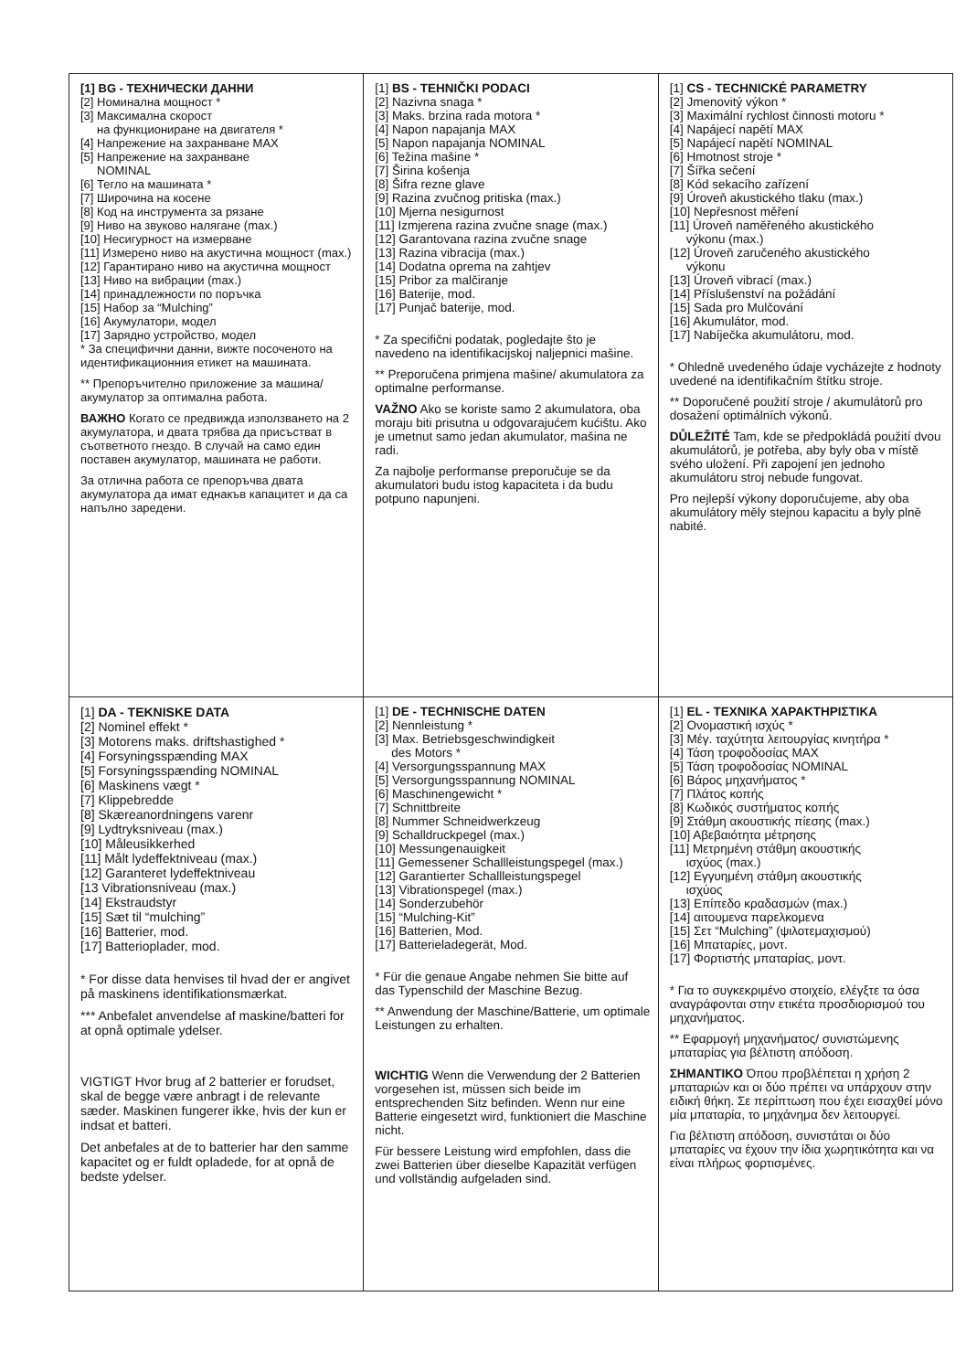| [1] BG - ТЕХНИЧЕСКИ ДАННИ [2] Номинална мощност * [3] Максимална скорост на функциониране на двигателя * [4] Напрежение на захранване MAX [5] Напрежение на захранване NOMINAL [6] Тегло на машината * [7] Широчина на косене [8] Код на инструмента за рязане [9] Ниво на звуково налягане (max.) [10] Несигурност на измерване [11] Измерено ниво на акустична мощност (max.) [12] Гарантирано ниво на акустична мощност [13] Ниво на вибрации (max.) [14] принадлежности по поръчка [15] Набор за “Mulching” [16] Акумулатори, модел [17] Зарядно устройство, модел * За специфични данни, вижте посоченото на идентификационния етикет на машината. ** Препоръчително приложение за машина/акумулатор за оптимална работа. ВАЖНО Когато се предвижда използването на 2 акумулатора, и двата трябва да присъстват в съответното гнездо. В случай на само един поставен акумулатор, машината не работи. За отлична работа се препоръчва двата акумулатора да имат еднакъв капацитет и да са напълно заредени. | [1] BS - TEHNIČKI PODACI [2] Nazivna snaga * [3] Maks. brzina rada motora * [4] Napon napajanja MAX [5] Napon napajanja NOMINAL [6] Težina mašine * [7] Širina košenja [8] Šifra rezne glave [9] Razina zvučnog pritiska (max.) [10] Mjerna nesigurnost [11] Izmjerena razina zvučne snage (max.) [12] Garantovana razina zvučne snage [13] Razina vibracija (max.) [14] Dodatna oprema na zahtjev [15] Pribor za malčiranje [16] Baterije, mod. [17] Punjač baterije, mod. * Za specifični podatak, pogledajte što je navedeno na identifikacijskoj naljepnici mašine. ** Preporučena primjena mašine/ akumulatora za optimalne performanse. VAŽNO Ako se koriste samo 2 akumulatora, oba moraju biti prisutna u odgovarajućem kućištu. Ako je umetnut samo jedan akumulator, mašina ne radi. Za najbolje performanse preporučuje se da akumulatori budu istog kapaciteta i da budu potpuno napunjeni. | [1] CS - TECHNICKÉ PARAMETRY [2] Jmenovitý výkon * [3] Maximální rychlost činnosti motoru * [4] Napájecí napětí MAX [5] Napájecí napětí NOMINAL [6] Hmotnost stroje * [7] Šířka sečení [8] Kód sekacího zařízení [9] Úroveň akustického tlaku (max.) [10] Nepřesnost měření [11] Úroveň naměřeného akustického výkonu (max.) [12] Úroveň zaručeného akustického výkonu [13] Úroveň vibrací (max.) [14] Příslušenství na požádání [15] Sada pro Mulčování [16] Akumulátor, mod. [17] Nabíječka akumulátoru, mod. * Ohledně uvedeného údaje vycházejte z hodnoty uvedené na identifikačním štítku stroje. ** Doporučené použití stroje / akumulátorů pro dosažení optimálních výkonů. DŮLEŽITÉ Tam, kde se předpokládá použití dvou akumulátorů, je potřeba, aby byly oba v místě svého uložení. Při zapojení jen jednoho akumulátoru stroj nebude fungovat. Pro nejlepší výkony doporučujeme, aby oba akumulátory měly stejnou kapacitu a byly plně nabité. |
| [1] DA - TEKNISKE DATA [2] Nominel effekt * [3] Motorens maks. driftshastighed * [4] Forsyningsspænding MAX [5] Forsyningsspænding NOMINAL [6] Maskinens vægt * [7] Klippebredde [8] Skæreanordningens varenr [9] Lydtryksniveau (max.) [10] Måleusikkerhed [11] Målt lydeffektniveau (max.) [12] Garanteret lydeffektniveau [13 Vibrationsniveau (max.) [14] Ekstraudstyr [15] Sæt til “mulching” [16] Batterier, mod. [17] Batterioplader, mod. * For disse data henvises til hvad der er angivet på maskinens identifikationsmærkat. *** Anbefalet anvendelse af maskine/batteri for at opnå optimale ydelser. VIGTIGT Hvor brug af 2 batterier er forudset, skal de begge være anbragt i de relevante sæder. Maskinen fungerer ikke, hvis der kun er indsat et batteri. Det anbefales at de to batterier har den samme kapacitet og er fuldt opladede, for at opnå de bedste ydelser. | [1] DE - TECHNISCHE DATEN [2] Nennleistung * [3] Max. Betriebsgeschwindigkeit des Motors * [4] Versorgungsspannung MAX [5] Versorgungsspannung NOMINAL [6] Maschinengewicht * [7] Schnittbreite [8] Nummer Schneidwerkzeug [9] Schalldruckpegel (max.) [10] Messungenauigkeit [11] Gemessener Schallleistungspegel (max.) [12] Garantierter Schallleistungspegel [13] Vibrationspegel (max.) [14] Sonderzubehör [15] “Mulching-Kit” [16] Batterien, Mod. [17] Batterieladegerät, Mod. * Für die genaue Angabe nehmen Sie bitte auf das Typenschild der Maschine Bezug. ** Anwendung der Maschine/Batterie, um optimale Leistungen zu erhalten. WICHTIG Wenn die Verwendung der 2 Batterien vorgesehen ist, müssen sich beide im entsprechenden Sitz befinden. Wenn nur eine Batterie eingesetzt wird, funktioniert die Maschine nicht. Für bessere Leistung wird empfohlen, dass die zwei Batterien über dieselbe Kapazität verfügen und vollständig aufgeladen sind. | [1] EL - ΤΕΧΝΙΚΑ ΧΑΡΑΚΤΗΡΙΣΤΙΚΑ [2] Ονομαστική ισχύς * [3] Μέγ. ταχύτητα λειτουργίας κινητήρα * [4] Τάση τροφοδοσίας MAX [5] Τάση τροφοδοσίας NOMINAL [6] Βάρος μηχανήματος * [7] Πλάτος κοπής [8] Κωδικός συστήματος κοπής [9] Στάθμη ακουστικής πίεσης (max.) [10] Αβεβαιότητα μέτρησης [11] Μετρημένη στάθμη ακουστικής ισχύος (max.) [12] Εγγυημένη στάθμη ακουστικής ισχύος [13] Επίπεδο κραδασμών (max.) [14] αιτουμενα παρελκομενα [15] Σετ “Mulching” (ψιλοτεμαχισμού) [16] Μπαταρίες, μοντ. [17] Φορτιστής μπαταρίας, μοντ. * Για το συγκεκριμένο στοιχείο, ελέγξτε τα όσα αναγράφονται στην ετικέτα προσδιορισμού του μηχανήματος. ** Εφαρμογή μηχανήματος/ συνιστώμενης μπαταρίας για βέλτιστη απόδοση. ΣΗΜΑΝΤΙΚΟ Όπου προβλέπεται η χρήση 2 μπαταριών και οι δύο πρέπει να υπάρχουν στην ειδική θήκη. Σε περίπτωση που έχει εισαχθεί μόνο μία μπαταρία, το μηχάνημα δεν λειτουργεί. Για βέλτιστη απόδοση, συνιστάται οι δύο μπαταρίες να έχουν την ίδια χωρητικότητα και να είναι πλήρως φορτισμένες. |